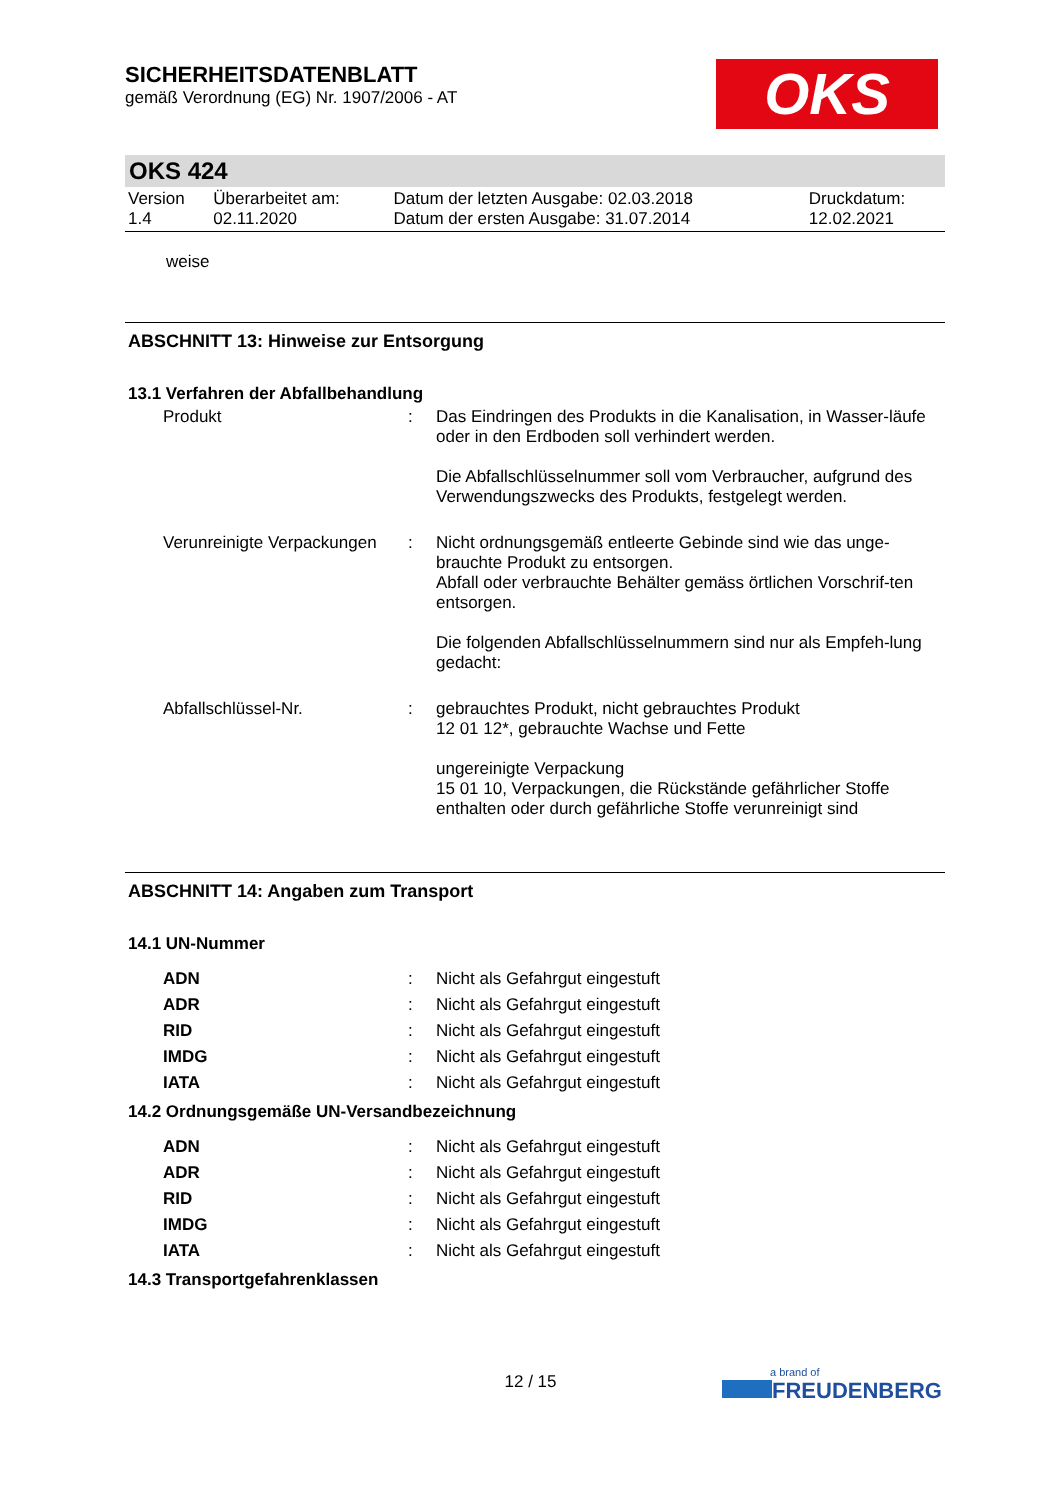SICHERHEITSDATENBLATT
gemäß Verordnung (EG) Nr. 1907/2006 - AT
OKS
OKS 424
| Version 1.4 | Überarbeitet am: 02.11.2020 | Datum der letzten Ausgabe: 02.03.2018 Datum der ersten Ausgabe: 31.07.2014 | Druckdatum: 12.02.2021 |
weise
ABSCHNITT 13: Hinweise zur Entsorgung
13.1 Verfahren der Abfallbehandlung
| Produkt | : | Das Eindringen des Produkts in die Kanalisation, in Wasser-läufe oder in den Erdboden soll verhindert werden. Die Abfallschlüsselnummer soll vom Verbraucher, aufgrund des Verwendungszwecks des Produkts, festgelegt werden. |
| Verunreinigte Verpackungen | : | Nicht ordnungsgemäß entleerte Gebinde sind wie das unge-brauchte Produkt zu entsorgen. Abfall oder verbrauchte Behälter gemäss örtlichen Vorschrif-ten entsorgen. Die folgenden Abfallschlüsselnummern sind nur als Empfeh-lung gedacht: |
| Abfallschlüssel-Nr. | : | gebrauchtes Produkt, nicht gebrauchtes Produkt 12 01 12*, gebrauchte Wachse und Fette ungereinigte Verpackung 15 01 10, Verpackungen, die Rückstände gefährlicher Stoffe enthalten oder durch gefährliche Stoffe verunreinigt sind |
ABSCHNITT 14: Angaben zum Transport
14.1 UN-Nummer
| ADN | : | Nicht als Gefahrgut eingestuft |
| ADR | : | Nicht als Gefahrgut eingestuft |
| RID | : | Nicht als Gefahrgut eingestuft |
| IMDG | : | Nicht als Gefahrgut eingestuft |
| IATA | : | Nicht als Gefahrgut eingestuft |
14.2 Ordnungsgemäße UN-Versandbezeichnung
| ADN | : | Nicht als Gefahrgut eingestuft |
| ADR | : | Nicht als Gefahrgut eingestuft |
| RID | : | Nicht als Gefahrgut eingestuft |
| IMDG | : | Nicht als Gefahrgut eingestuft |
| IATA | : | Nicht als Gefahrgut eingestuft |
14.3 Transportgefahrenklassen
12 / 15 a brand of
FREUDENBERG